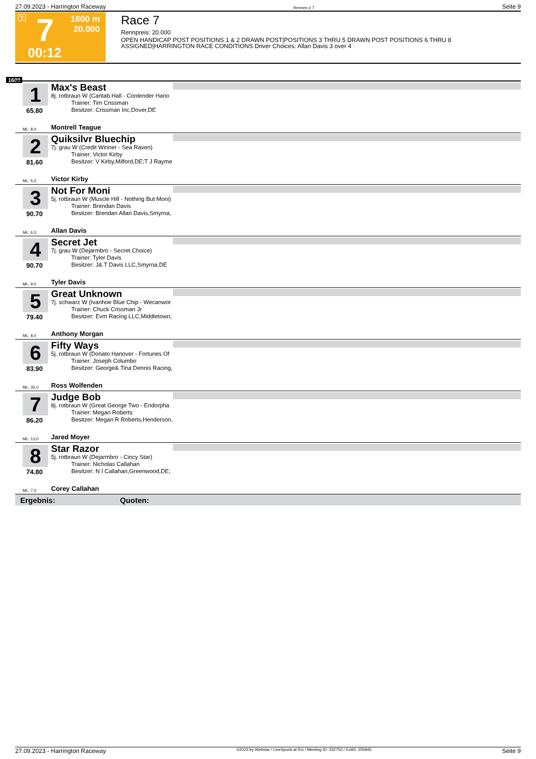27.09.2023 - Harrington Raceway Rennen # 7 Seite 9
T 7 1600 m
20.000
00:12
Race 7
Rennpreis: 20.000
OPEN HANDICAP POST POSITIONS 1 & 2 DRAWN POST|POSITIONS 3 THRU 5 DRAWN POST POSITIONS 6 THRU 8 ASSIGNED|HARRINGTON RACE CONDITIONS Driver Choices: Allan Davis 3 over 4
1600
1
65.80
Max's Beast
8j. rotbraun W (Cantab Hall - Contender Hano
Trainer: Tim Crissman
Besitzer: Crissman Inc,Dover,DE
ML: 8,0 Montrell Teague
2
81.60
Quiksilvr Bluechip
7j. grau W (Credit Winner - Sea Raven)
Trainer: Victor Kirby
Besitzer: V Kirby,Milford,DE;T J Rayme
ML: 5,0 Victor Kirby
3
90.70
Not For Moni
5j. rotbraun W (Muscle Hill - Nothing But Moni)
Trainer: Brendan Davis
Besitzer: Brendan Allan Davis,Smyrna,
ML: 6,0 Allan Davis
4
90.70
Secret Jet
7j. grau W (Dejarmbro - Secret Choice)
Trainer: Tyler Davis
Besitzer: J& T Davis LLC,Smyrna,DE
ML: 9,0 Tyler Davis
5
79.40
Great Unknown
7j. schwarz W (Ivanhoe Blue Chip - Wecanwor
Trainer: Chuck Crissman Jr
Besitzer: Evm Racing LLC,Middletown,
ML: 8,0 Anthony Morgan
6
83.90
Fifty Ways
5j. rotbraun W (Donato Hanover - Fortunes Of
Trainer: Joseph Columbo
Besitzer: George& Tina Dennis Racing,
ML: 35,0 Ross Wolfenden
7
86.20
Judge Bob
8j. rotbraun W (Great George Two - Endorpha
Trainer: Megan Roberts
Besitzer: Megan R Roberts,Henderson,
ML: 13,0 Jared Moyer
8
74.80
Star Razor
5j. rotbraun W (Dejarmbro - Cincy Star)
Trainer: Nicholas Callahan
Besitzer: N I Callahan,Greenwood,DE;
ML: 7,0 Corey Callahan
Ergebnis: Quoten:
27.09.2023 - Harrington Raceway ©2023 by Wettstar / LiveSports.at KG / Meeting ID: 332753 / ExtID: 255945 Seite 9